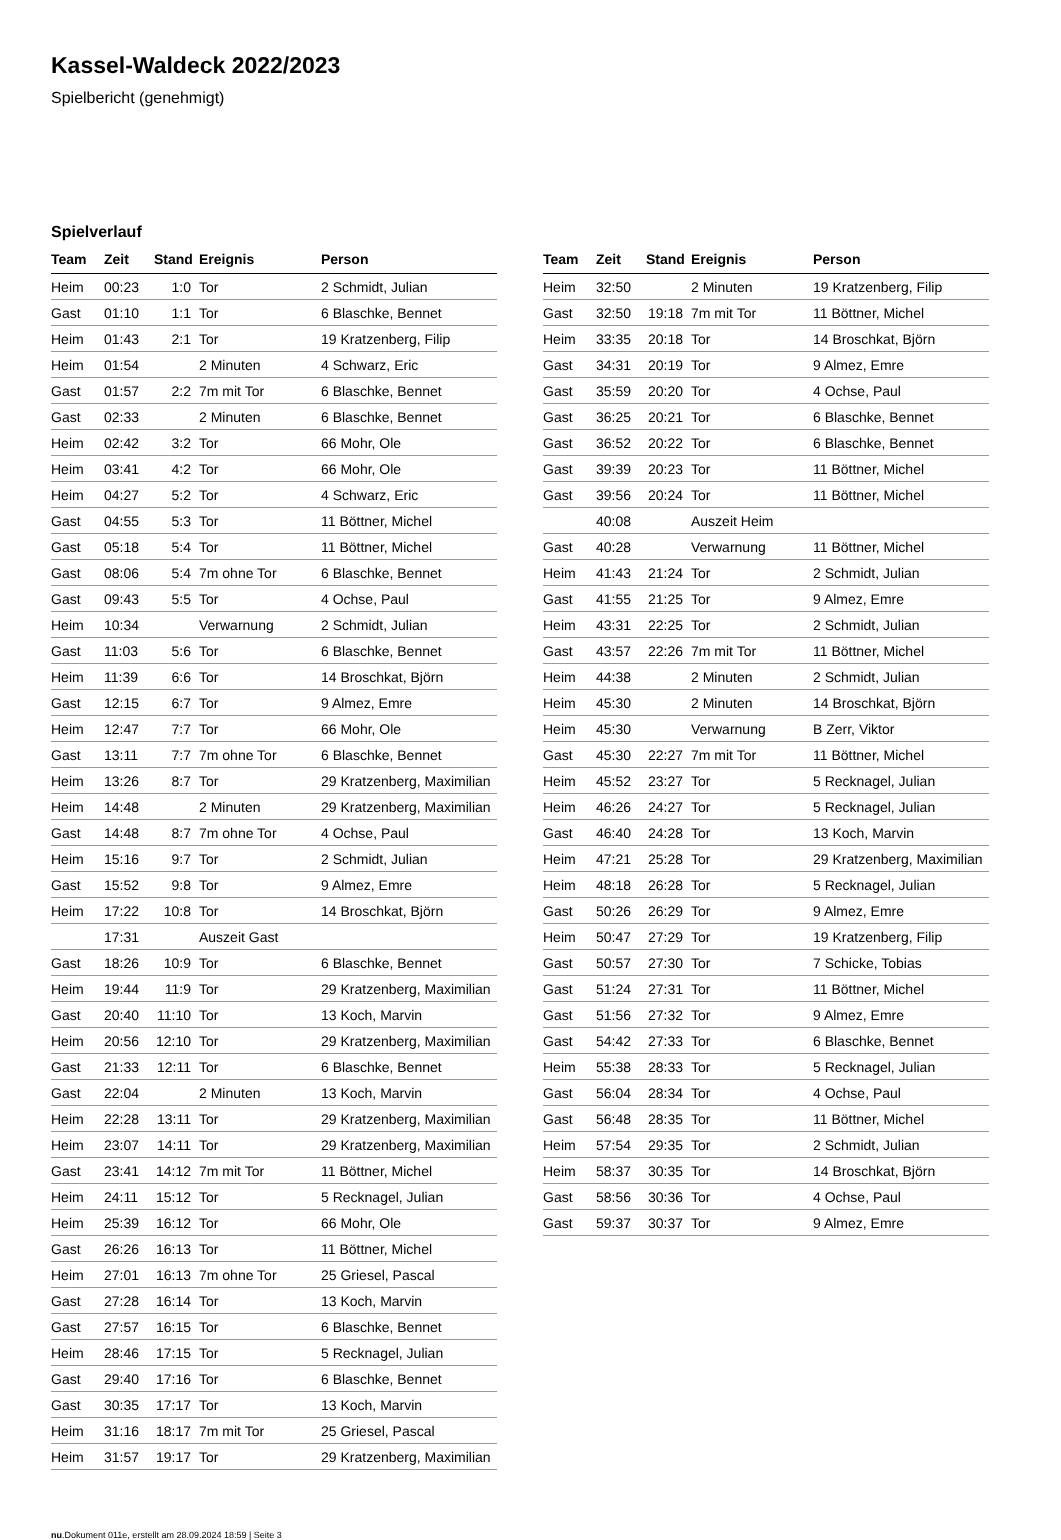Kassel-Waldeck 2022/2023
Spielbericht (genehmigt)
Spielverlauf
| Team | Zeit | Stand | Ereignis | Person |
| --- | --- | --- | --- | --- |
| Heim | 00:23 | 1:0 | Tor | 2 Schmidt, Julian |
| Gast | 01:10 | 1:1 | Tor | 6 Blaschke, Bennet |
| Heim | 01:43 | 2:1 | Tor | 19 Kratzenberg, Filip |
| Heim | 01:54 | | 2 Minuten | 4 Schwarz, Eric |
| Gast | 01:57 | 2:2 | 7m mit Tor | 6 Blaschke, Bennet |
| Gast | 02:33 | | 2 Minuten | 6 Blaschke, Bennet |
| Heim | 02:42 | 3:2 | Tor | 66 Mohr, Ole |
| Heim | 03:41 | 4:2 | Tor | 66 Mohr, Ole |
| Heim | 04:27 | 5:2 | Tor | 4 Schwarz, Eric |
| Gast | 04:55 | 5:3 | Tor | 11 Böttner, Michel |
| Gast | 05:18 | 5:4 | Tor | 11 Böttner, Michel |
| Gast | 08:06 | 5:4 | 7m ohne Tor | 6 Blaschke, Bennet |
| Gast | 09:43 | 5:5 | Tor | 4 Ochse, Paul |
| Heim | 10:34 | | Verwarnung | 2 Schmidt, Julian |
| Gast | 11:03 | 5:6 | Tor | 6 Blaschke, Bennet |
| Heim | 11:39 | 6:6 | Tor | 14 Broschkat, Björn |
| Gast | 12:15 | 6:7 | Tor | 9 Almez, Emre |
| Heim | 12:47 | 7:7 | Tor | 66 Mohr, Ole |
| Gast | 13:11 | 7:7 | 7m ohne Tor | 6 Blaschke, Bennet |
| Heim | 13:26 | 8:7 | Tor | 29 Kratzenberg, Maximilian |
| Heim | 14:48 | | 2 Minuten | 29 Kratzenberg, Maximilian |
| Gast | 14:48 | 8:7 | 7m ohne Tor | 4 Ochse, Paul |
| Heim | 15:16 | 9:7 | Tor | 2 Schmidt, Julian |
| Gast | 15:52 | 9:8 | Tor | 9 Almez, Emre |
| Heim | 17:22 | 10:8 | Tor | 14 Broschkat, Björn |
| | 17:31 | | Auszeit Gast | |
| Gast | 18:26 | 10:9 | Tor | 6 Blaschke, Bennet |
| Heim | 19:44 | 11:9 | Tor | 29 Kratzenberg, Maximilian |
| Gast | 20:40 | 11:10 | Tor | 13 Koch, Marvin |
| Heim | 20:56 | 12:10 | Tor | 29 Kratzenberg, Maximilian |
| Gast | 21:33 | 12:11 | Tor | 6 Blaschke, Bennet |
| Gast | 22:04 | | 2 Minuten | 13 Koch, Marvin |
| Heim | 22:28 | 13:11 | Tor | 29 Kratzenberg, Maximilian |
| Heim | 23:07 | 14:11 | Tor | 29 Kratzenberg, Maximilian |
| Gast | 23:41 | 14:12 | 7m mit Tor | 11 Böttner, Michel |
| Heim | 24:11 | 15:12 | Tor | 5 Recknagel, Julian |
| Heim | 25:39 | 16:12 | Tor | 66 Mohr, Ole |
| Gast | 26:26 | 16:13 | Tor | 11 Böttner, Michel |
| Heim | 27:01 | 16:13 | 7m ohne Tor | 25 Griesel, Pascal |
| Gast | 27:28 | 16:14 | Tor | 13 Koch, Marvin |
| Gast | 27:57 | 16:15 | Tor | 6 Blaschke, Bennet |
| Heim | 28:46 | 17:15 | Tor | 5 Recknagel, Julian |
| Gast | 29:40 | 17:16 | Tor | 6 Blaschke, Bennet |
| Gast | 30:35 | 17:17 | Tor | 13 Koch, Marvin |
| Heim | 31:16 | 18:17 | 7m mit Tor | 25 Griesel, Pascal |
| Heim | 31:57 | 19:17 | Tor | 29 Kratzenberg, Maximilian |
| Team | Zeit | Stand | Ereignis | Person |
| --- | --- | --- | --- | --- |
| Heim | 32:50 | | 2 Minuten | 19 Kratzenberg, Filip |
| Gast | 32:50 | 19:18 | 7m mit Tor | 11 Böttner, Michel |
| Heim | 33:35 | 20:18 | Tor | 14 Broschkat, Björn |
| Gast | 34:31 | 20:19 | Tor | 9 Almez, Emre |
| Gast | 35:59 | 20:20 | Tor | 4 Ochse, Paul |
| Gast | 36:25 | 20:21 | Tor | 6 Blaschke, Bennet |
| Gast | 36:52 | 20:22 | Tor | 6 Blaschke, Bennet |
| Gast | 39:39 | 20:23 | Tor | 11 Böttner, Michel |
| Gast | 39:56 | 20:24 | Tor | 11 Böttner, Michel |
| | 40:08 | | Auszeit Heim | |
| Gast | 40:28 | | Verwarnung | 11 Böttner, Michel |
| Heim | 41:43 | 21:24 | Tor | 2 Schmidt, Julian |
| Gast | 41:55 | 21:25 | Tor | 9 Almez, Emre |
| Heim | 43:31 | 22:25 | Tor | 2 Schmidt, Julian |
| Gast | 43:57 | 22:26 | 7m mit Tor | 11 Böttner, Michel |
| Heim | 44:38 | | 2 Minuten | 2 Schmidt, Julian |
| Heim | 45:30 | | 2 Minuten | 14 Broschkat, Björn |
| Heim | 45:30 | | Verwarnung | B Zerr, Viktor |
| Gast | 45:30 | 22:27 | 7m mit Tor | 11 Böttner, Michel |
| Heim | 45:52 | 23:27 | Tor | 5 Recknagel, Julian |
| Heim | 46:26 | 24:27 | Tor | 5 Recknagel, Julian |
| Gast | 46:40 | 24:28 | Tor | 13 Koch, Marvin |
| Heim | 47:21 | 25:28 | Tor | 29 Kratzenberg, Maximilian |
| Heim | 48:18 | 26:28 | Tor | 5 Recknagel, Julian |
| Gast | 50:26 | 26:29 | Tor | 9 Almez, Emre |
| Heim | 50:47 | 27:29 | Tor | 19 Kratzenberg, Filip |
| Gast | 50:57 | 27:30 | Tor | 7 Schicke, Tobias |
| Gast | 51:24 | 27:31 | Tor | 11 Böttner, Michel |
| Gast | 51:56 | 27:32 | Tor | 9 Almez, Emre |
| Gast | 54:42 | 27:33 | Tor | 6 Blaschke, Bennet |
| Heim | 55:38 | 28:33 | Tor | 5 Recknagel, Julian |
| Gast | 56:04 | 28:34 | Tor | 4 Ochse, Paul |
| Gast | 56:48 | 28:35 | Tor | 11 Böttner, Michel |
| Heim | 57:54 | 29:35 | Tor | 2 Schmidt, Julian |
| Heim | 58:37 | 30:35 | Tor | 14 Broschkat, Björn |
| Gast | 58:56 | 30:36 | Tor | 4 Ochse, Paul |
| Gast | 59:37 | 30:37 | Tor | 9 Almez, Emre |
nu.Dokument 011e, erstellt am 28.09.2024 18:59 | Seite 3